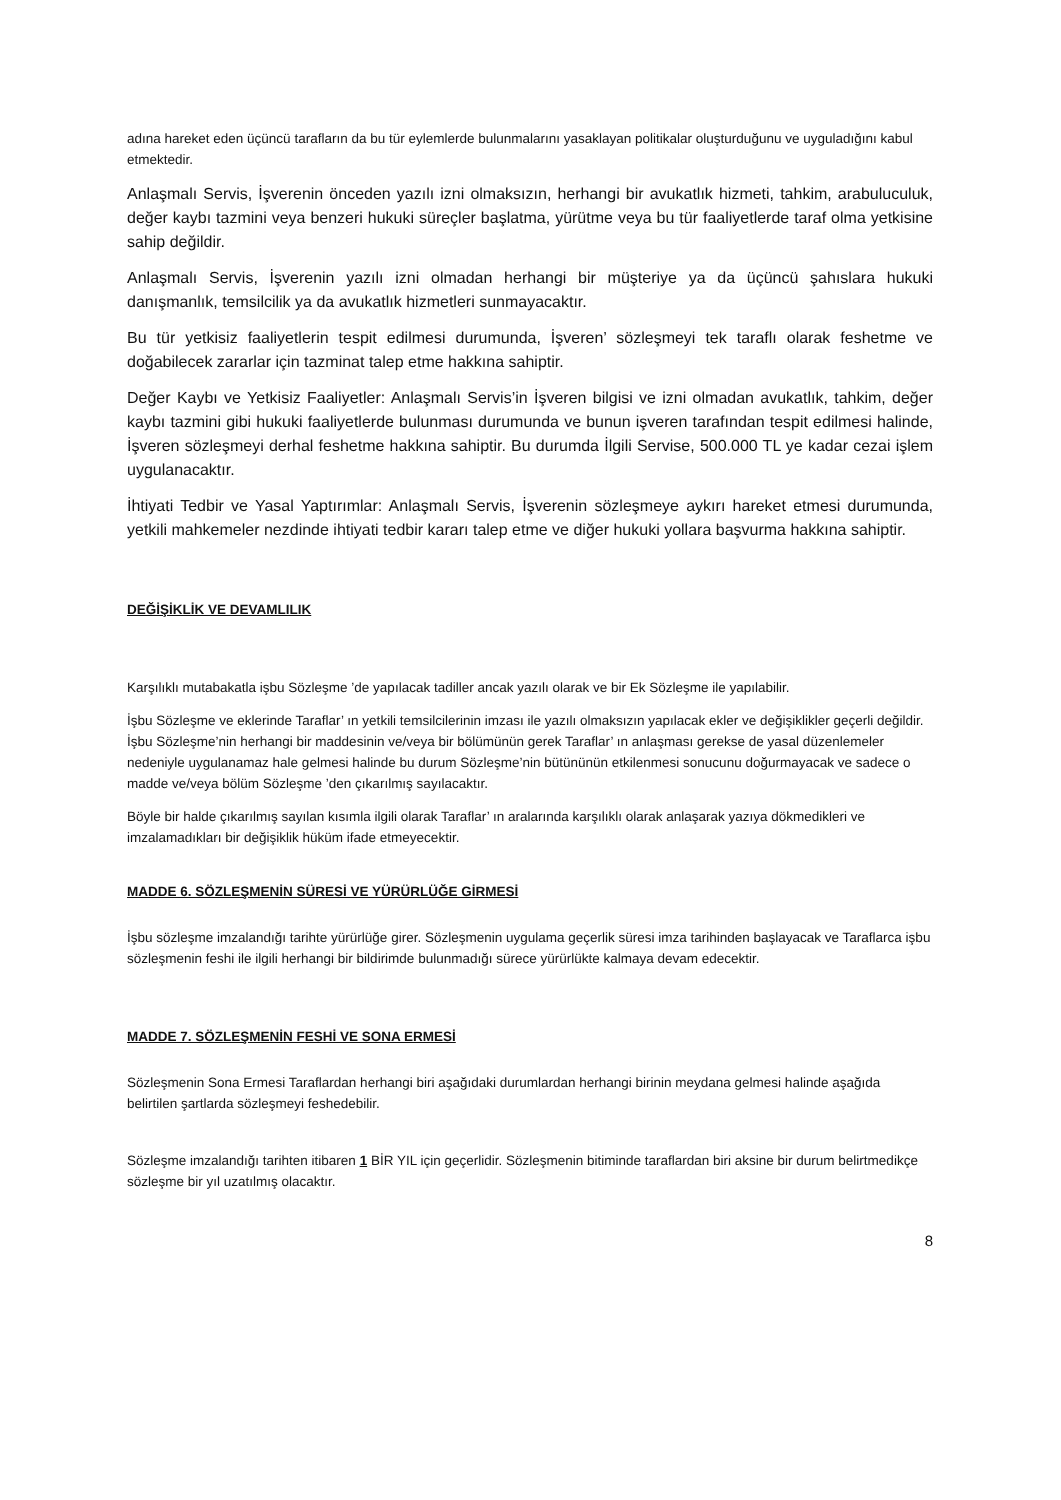adına hareket eden üçüncü tarafların da bu tür eylemlerde bulunmalarını yasaklayan politikalar oluşturduğunu ve uyguladığını kabul etmektedir.
Anlaşmalı Servis, İşverenin önceden yazılı izni olmaksızın, herhangi bir avukatlık hizmeti, tahkim, arabuluculuk, değer kaybı tazmini veya benzeri hukuki süreçler başlatma, yürütme veya bu tür faaliyetlerde taraf olma yetkisine sahip değildir.
Anlaşmalı Servis, İşverenin yazılı izni olmadan herhangi bir müşteriye ya da üçüncü şahıslara hukuki danışmanlık, temsilcilik ya da avukatlık hizmetleri sunmayacaktır.
Bu tür yetkisiz faaliyetlerin tespit edilmesi durumunda, İşveren’ sözleşmeyi tek taraflı olarak feshetme ve doğabilecek zararlar için tazminat talep etme hakkına sahiptir.
Değer Kaybı ve Yetkisiz Faaliyetler: Anlaşmalı Servis’in İşveren bilgisi ve izni olmadan avukatlık, tahkim, değer kaybı tazmini gibi hukuki faaliyetlerde bulunması durumunda ve bunun işveren tarafından tespit edilmesi halinde, İşveren sözleşmeyi derhal feshetme hakkına sahiptir. Bu durumda İlgili Servise, 500.000 TL ye kadar cezai işlem uygulanacaktır.
İhtiyati Tedbir ve Yasal Yaptırımlar: Anlaşmalı Servis, İşverenin sözleşmeye aykırı hareket etmesi durumunda, yetkili mahkemeler nezdinde ihtiyati tedbir kararı talep etme ve diğer hukuki yollara başvurma hakkına sahiptir.
DEĞİŞİKLİK VE DEVAMLILIK
Karşılıklı mutabakatla işbu Sözleşme ’de yapılacak tadiller ancak yazılı olarak ve bir Ek Sözleşme ile yapılabilir.
İşbu Sözleşme ve eklerinde Taraflar’ ın yetkili temsilcilerinin imzası ile yazılı olmaksızın yapılacak ekler ve değişiklikler geçerli değildir. İşbu Sözleşme’nin herhangi bir maddesinin ve/veya bir bölümünün gerek Taraflar’ ın anlaşması gerekse de yasal düzenlemeler nedeniyle uygulanamaz hale gelmesi halinde bu durum Sözleşme’nin bütününün etkilenmesi sonucunu doğurmayacak ve sadece o madde ve/veya bölüm Sözleşme ’den çıkarılmış sayılacaktır.
Böyle bir halde çıkarılmış sayılan kısımla ilgili olarak Taraflar’ ın aralarında karşılıklı olarak anlaşarak yazıya dökmedikleri ve imzalamadıkları bir değişiklik hüküm ifade etmeyecektir.
MADDE 6. SÖZLEŞMENİN SÜRESİ VE YÜRÜRLÜĞE GİRMESİ
İşbu sözleşme imzalandığı tarihte yürürlüğe girer. Sözleşmenin uygulama geçerlik süresi imza tarihinden başlayacak ve Taraflarca işbu sözleşmenin feshi ile ilgili herhangi bir bildirimde bulunmadığı sürece yürürlükte kalmaya devam edecektir.
MADDE 7. SÖZLEŞMENİN FESHİ VE SONA ERMESİ
Sözleşmenin Sona Ermesi Taraflardan herhangi biri aşağıdaki durumlardan herhangi birinin meydana gelmesi halinde aşağıda belirtilen şartlarda sözleşmeyi feshedebilir.
Sözleşme imzalandığı tarihten itibaren 1 BİR YIL için geçerlidir. Sözleşmenin bitiminde taraflardan biri aksine bir durum belirtmedikçe sözleşme bir yıl uzatılmış olacaktır.
8